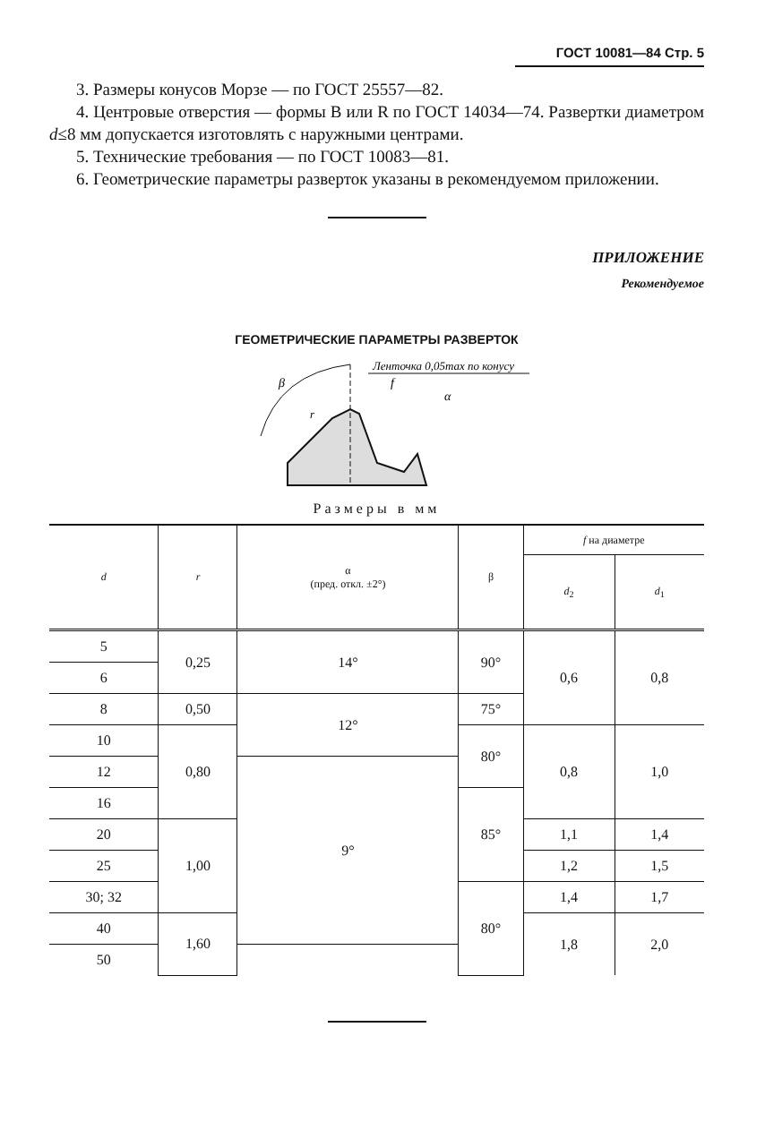ГОСТ 10081—84 Стр. 5
3. Размеры конусов Морзе — по ГОСТ 25557—82.
4. Центровые отверстия — формы В или R по ГОСТ 14034—74. Развертки диаметром d≤8 мм допускается изготовлять с наружными центрами.
5. Технические требования — по ГОСТ 10083—81.
6. Геометрические параметры разверток указаны в рекомендуемом приложении.
ПРИЛОЖЕНИЕ
Рекомендуемое
ГЕОМЕТРИЧЕСКИЕ ПАРАМЕТРЫ РАЗВЕРТОК
Ленточка 0,05max по конусу
f
α
β
r
Размеры в мм
| d | r | α (пред. откл. ±2°) | β | f на диаметре | |
| --- | --- | --- | --- | --- | --- |
| | | | | d<sub>2</sub> | d<sub>1</sub> |
| 5 | 0,25 | 14° | 90° | 0,6 | 0,8 |
| 6 | | | | | |
| 8 | 0,50 | 12° | 75° | | |
| 10 | 0,80 | | 80° | 0,8 | 1,0 |
| 12 | | 9° | | | |
| 16 | | | 85° | | |
| 20 | 1,00 | | | 1,1 | 1,4 |
| 25 | | | | 1,2 | 1,5 |
| 30; 32 | | | 80° | 1,4 | 1,7 |
| 40 | 1,60 | | | 1,8 | 2,0 |
| 50 | | | | | |